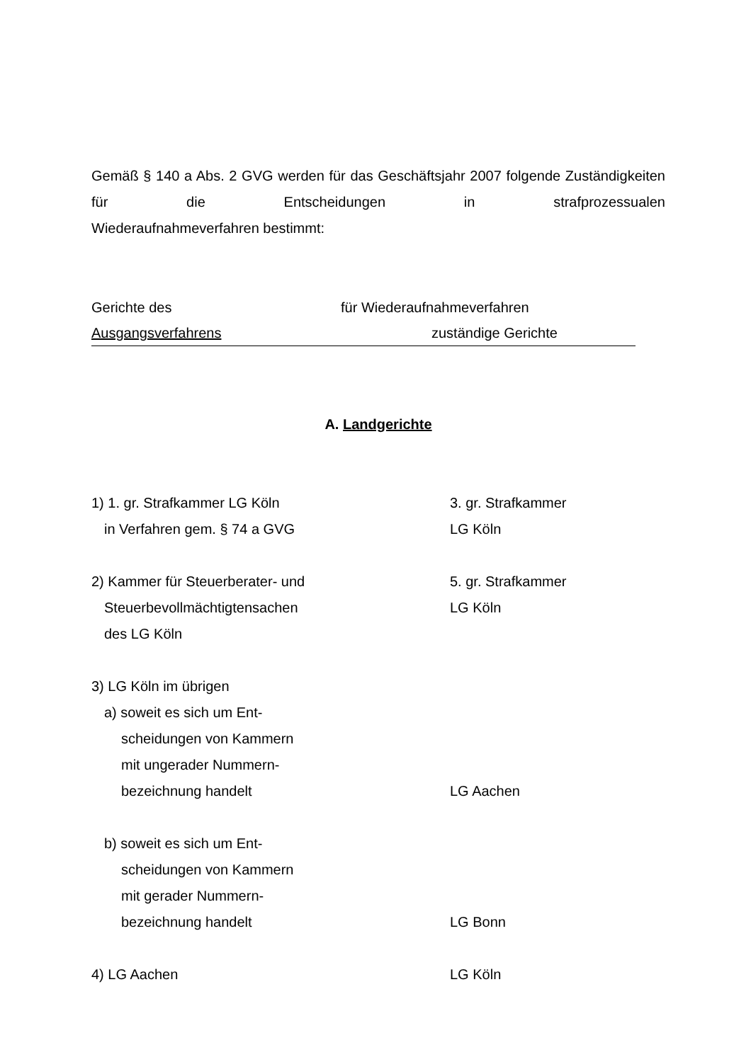Gemäß § 140 a Abs. 2 GVG werden für das Geschäftsjahr 2007 folgende Zuständigkeiten für die Entscheidungen in strafprozessualen
Wiederaufnahmeverfahren bestimmt:
Gerichte des für Wiederaufnahmeverfahren
Ausgangsverfahrens zuständige Gerichte
A. Landgerichte
1) 1. gr. Strafkammer LG Köln
in Verfahren gem. § 74 a GVG
3. gr. Strafkammer
LG Köln
2) Kammer für Steuerberater- und
Steuerbevollmächtigtensachen
des LG Köln
5. gr. Strafkammer
LG Köln
3) LG Köln im übrigen
a) soweit es sich um Ent-
scheidungen von Kammern
mit ungerader Nummern-
bezeichnung handelt
LG Aachen
b) soweit es sich um Ent-
scheidungen von Kammern
mit gerader Nummern-
bezeichnung handelt
LG Bonn
4) LG Aachen LG Köln